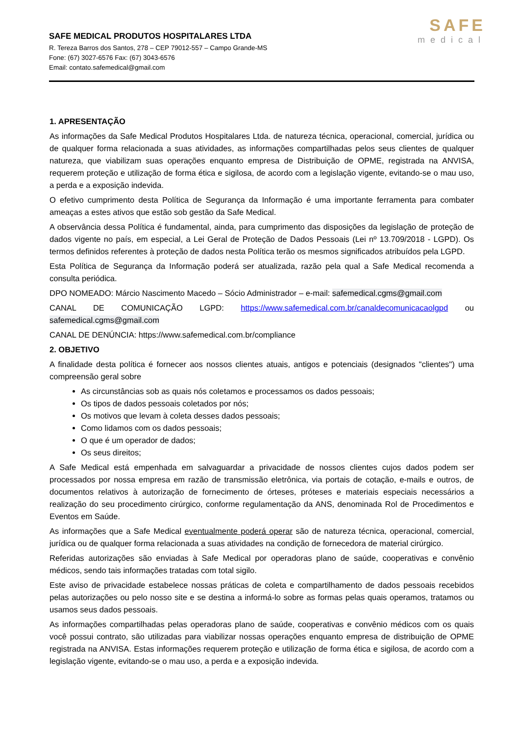SAFE MEDICAL PRODUTOS HOSPITALARES LTDA
R. Tereza Barros dos Santos, 278 – CEP 79012-557 – Campo Grande-MS
Fone: (67) 3027-6576 Fax: (67) 3043-6576
Email: contato.safemedical@gmail.com
SAFE
medical
1. APRESENTAÇÃO
As informações da Safe Medical Produtos Hospitalares Ltda. de natureza técnica, operacional, comercial, jurídica ou de qualquer forma relacionada a suas atividades, as informações compartilhadas pelos seus clientes de qualquer natureza, que viabilizam suas operações enquanto empresa de Distribuição de OPME, registrada na ANVISA, requerem proteção e utilização de forma ética e sigilosa, de acordo com a legislação vigente, evitando-se o mau uso, a perda e a exposição indevida.
O efetivo cumprimento desta Política de Segurança da Informação é uma importante ferramenta para combater ameaças a estes ativos que estão sob gestão da Safe Medical.
A observância dessa Política é fundamental, ainda, para cumprimento das disposições da legislação de proteção de dados vigente no país, em especial, a Lei Geral de Proteção de Dados Pessoais (Lei nº 13.709/2018 - LGPD). Os termos definidos referentes à proteção de dados nesta Política terão os mesmos significados atribuídos pela LGPD.
Esta Política de Segurança da Informação poderá ser atualizada, razão pela qual a Safe Medical recomenda a consulta periódica.
DPO NOMEADO: Márcio Nascimento Macedo – Sócio Administrador – e-mail: safemedical.cgms@gmail.com
CANAL DE COMUNICAÇÃO LGPD: https://www.safemedical.com.br/canaldecomunicacaolgpd ou safemedical.cgms@gmail.com
CANAL DE DENÚNCIA: https://www.safemedical.com.br/compliance
2. OBJETIVO
A finalidade desta política é fornecer aos nossos clientes atuais, antigos e potenciais (designados "clientes") uma compreensão geral sobre
As circunstâncias sob as quais nós coletamos e processamos os dados pessoais;
Os tipos de dados pessoais coletados por nós;
Os motivos que levam à coleta desses dados pessoais;
Como lidamos com os dados pessoais;
O que é um operador de dados;
Os seus direitos;
A Safe Medical está empenhada em salvaguardar a privacidade de nossos clientes cujos dados podem ser processados por nossa empresa em razão de transmissão eletrônica, via portais de cotação, e-mails e outros, de documentos relativos à autorização de fornecimento de órteses, próteses e materiais especiais necessários a realização do seu procedimento cirúrgico, conforme regulamentação da ANS, denominada Rol de Procedimentos e Eventos em Saúde.
As informações que a Safe Medical eventualmente poderá operar são de natureza técnica, operacional, comercial, jurídica ou de qualquer forma relacionada a suas atividades na condição de fornecedora de material cirúrgico.
Referidas autorizações são enviadas à Safe Medical por operadoras plano de saúde, cooperativas e convênio médicos, sendo tais informações tratadas com total sigilo.
Este aviso de privacidade estabelece nossas práticas de coleta e compartilhamento de dados pessoais recebidos pelas autorizações ou pelo nosso site e se destina a informá-lo sobre as formas pelas quais operamos, tratamos ou usamos seus dados pessoais.
As informações compartilhadas pelas operadoras plano de saúde, cooperativas e convênio médicos com os quais você possui contrato, são utilizadas para viabilizar nossas operações enquanto empresa de distribuição de OPME registrada na ANVISA. Estas informações requerem proteção e utilização de forma ética e sigilosa, de acordo com a legislação vigente, evitando-se o mau uso, a perda e a exposição indevida.